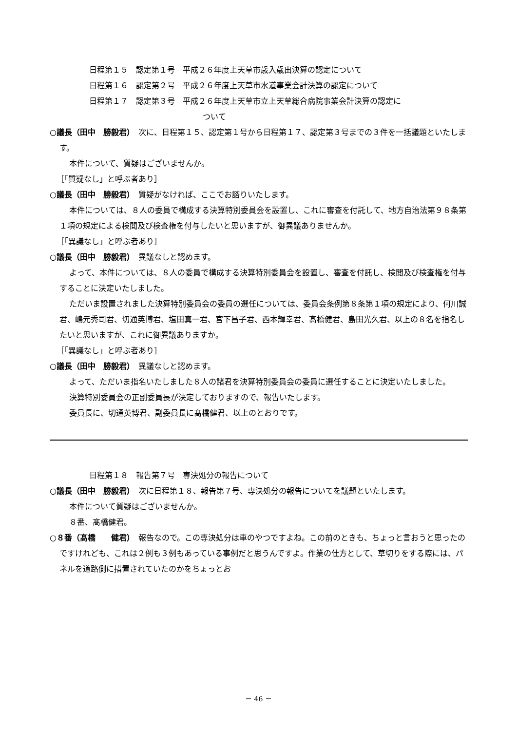日程第１５　認定第１号　平成２６年度上天草市歳入歳出決算の認定について
日程第１６　認定第２号　平成２６年度上天草市水道事業会計決算の認定について
日程第１７　認定第３号　平成２６年度上天草市立上天草総合病院事業会計決算の認定に
ついて
○議長（田中　勝毅君）　次に、日程第１５、認定第１号から日程第１７、認定第３号までの３件を一括議題といたします。
本件について、質疑はございませんか。
［「質疑なし」と呼ぶ者あり］
○議長（田中　勝毅君）　質疑がなければ、ここでお諮りいたします。
本件については、８人の委員で構成する決算特別委員会を設置し、これに審査を付託して、地方自治法第９８条第１項の規定による検閲及び検査権を付与したいと思いますが、御異議ありませんか。
［「異議なし」と呼ぶ者あり］
○議長（田中　勝毅君）　異議なしと認めます。
よって、本件については、８人の委員で構成する決算特別委員会を設置し、審査を付託し、検閲及び検査権を付与することに決定いたしました。
ただいま設置されました決算特別委員会の委員の選任については、委員会条例第８条第１項の規定により、何川誠君、嶋元秀司君、切通英博君、塩田真一君、宮下昌子君、西本輝幸君、髙橋健君、島田光久君、以上の８名を指名したいと思いますが、これに御異議ありますか。
［「異議なし」と呼ぶ者あり］
○議長（田中　勝毅君）　異議なしと認めます。
よって、ただいま指名いたしました８人の諸君を決算特別委員会の委員に選任することに決定いたしました。
決算特別委員会の正副委員長が決定しておりますので、報告いたします。
委員長に、切通英博君、副委員長に髙橋健君、以上のとおりです。
日程第１８　報告第７号　専決処分の報告について
○議長（田中　勝毅君）　次に日程第１８、報告第７号、専決処分の報告についてを議題といたします。
本件について質疑はございませんか。
８番、髙橋健君。
○８番（髙橋　　健君）　報告なので。この専決処分は車のやつですよね。この前のときも、ちょっと言おうと思ったのですけれども、これは２例も３例もあっている事例だと思うんですよ。作業の仕方として、草切りをする際には、パネルを道路側に措置されていたのかをちょっとお
－ 46 －